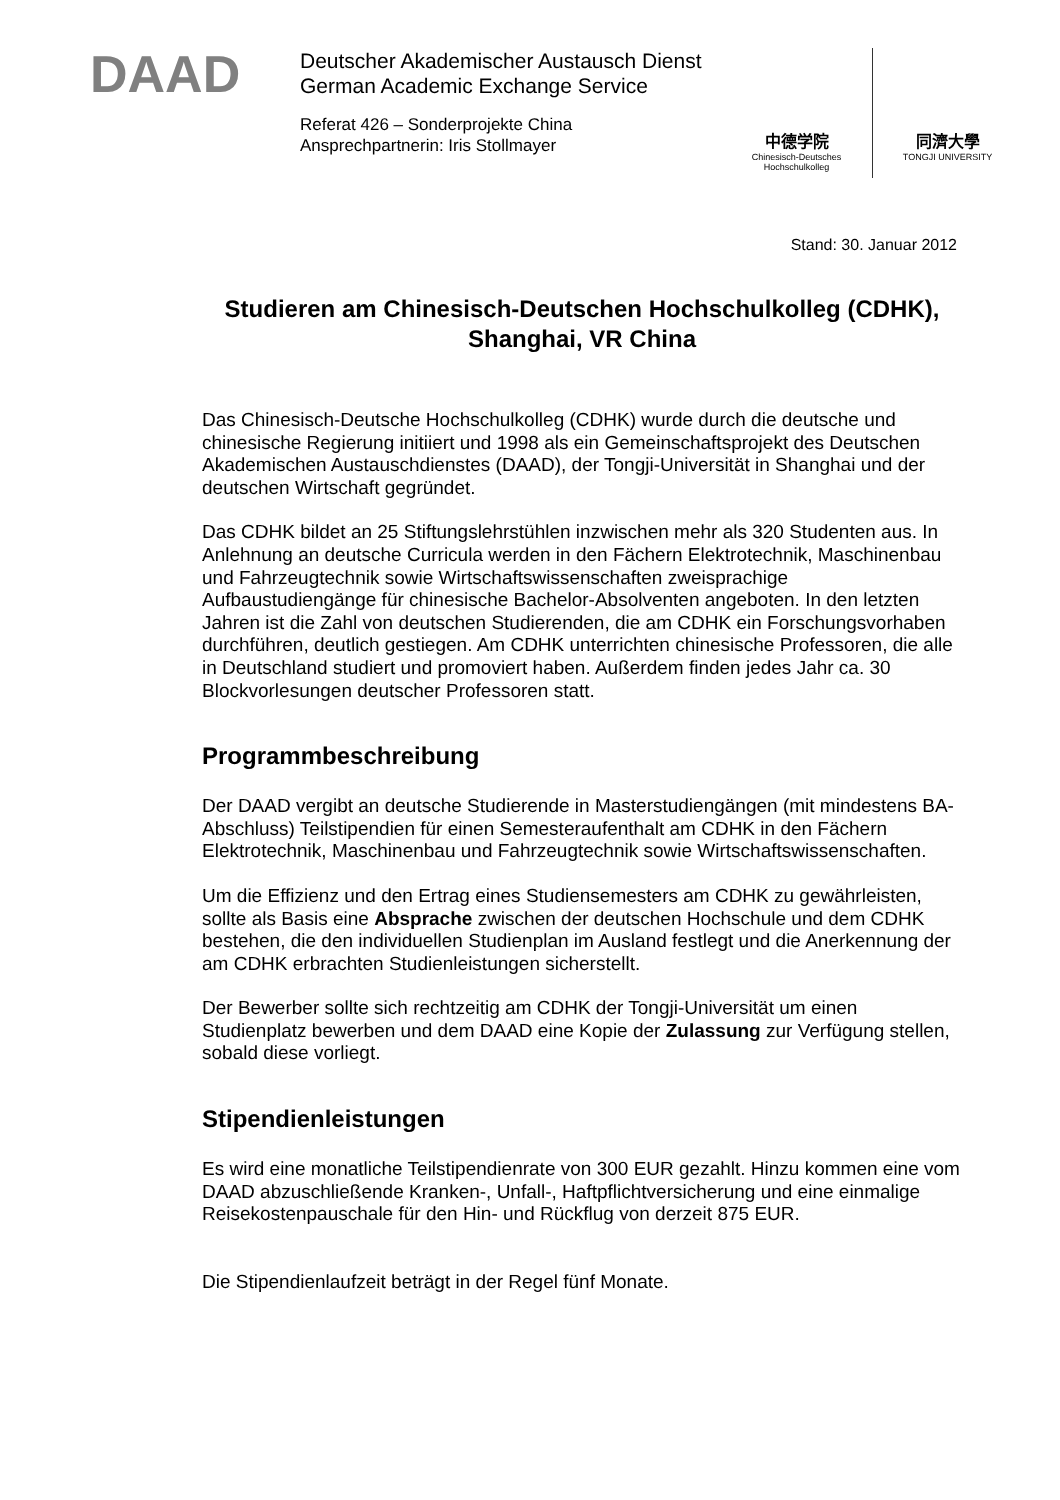DAAD
Deutscher Akademischer Austausch Dienst
German Academic Exchange Service
Referat 426 – Sonderprojekte China
Ansprechpartnerin: Iris Stollmayer
中德学院
Chinesisch-Deutsches
Hochschulkolleg
同濟大學
TONGJI UNIVERSITY
Stand: 30. Januar 2012
Studieren am Chinesisch-Deutschen Hochschulkolleg (CDHK),
Shanghai, VR China
Das Chinesisch-Deutsche Hochschulkolleg (CDHK) wurde durch die deutsche und chinesische Regierung initiiert und 1998 als ein Gemeinschaftsprojekt des Deutschen Akademischen Austauschdienstes (DAAD), der Tongji-Universität in Shanghai und der deutschen Wirtschaft gegründet.
Das CDHK bildet an 25 Stiftungslehrstühlen inzwischen mehr als 320 Studenten aus. In Anlehnung an deutsche Curricula werden in den Fächern Elektrotechnik, Maschinenbau und Fahrzeugtechnik sowie Wirtschaftswissenschaften zweisprachige Aufbaustudiengänge für chinesische Bachelor-Absolventen angeboten. In den letzten Jahren ist die Zahl von deutschen Studierenden, die am CDHK ein Forschungsvorhaben durchführen, deutlich gestiegen. Am CDHK unterrichten chinesische Professoren, die alle in Deutschland studiert und promoviert haben. Außerdem finden jedes Jahr ca. 30 Blockvorlesungen deutscher Professoren statt.
Programmbeschreibung
Der DAAD vergibt an deutsche Studierende in Masterstudiengängen (mit mindestens BA-Abschluss) Teilstipendien für einen Semesteraufenthalt am CDHK in den Fächern Elektrotechnik, Maschinenbau und Fahrzeugtechnik sowie Wirtschaftswissenschaften.
Um die Effizienz und den Ertrag eines Studiensemesters am CDHK zu gewährleisten, sollte als Basis eine Absprache zwischen der deutschen Hochschule und dem CDHK bestehen, die den individuellen Studienplan im Ausland festlegt und die Anerkennung der am CDHK erbrachten Studienleistungen sicherstellt.
Der Bewerber sollte sich rechtzeitig am CDHK der Tongji-Universität um einen Studienplatz bewerben und dem DAAD eine Kopie der Zulassung zur Verfügung stellen, sobald diese vorliegt.
Stipendienleistungen
Es wird eine monatliche Teilstipendienrate von 300 EUR gezahlt. Hinzu kommen eine vom DAAD abzuschließende Kranken-, Unfall-, Haftpflichtversicherung und eine einmalige Reisekostenpauschale für den Hin- und Rückflug von derzeit 875 EUR.
Die Stipendienlaufzeit beträgt in der Regel fünf Monate.